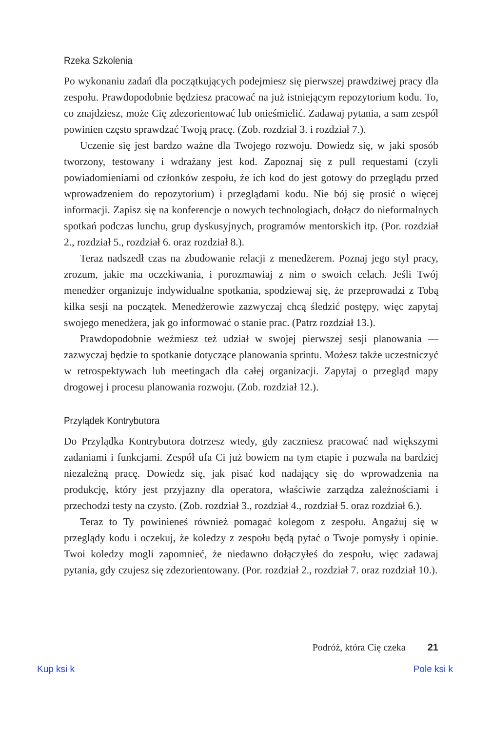Rzeka Szkolenia
Po wykonaniu zadań dla początkujących podejmiesz się pierwszej prawdziwej pracy dla zespołu. Prawdopodobnie będziesz pracować na już istniejącym repozytorium kodu. To, co znajdziesz, może Cię zdezorientować lub onieśmielić. Zadawaj pytania, a sam zespół powinien często sprawdzać Twoją pracę. (Zob. rozdział 3. i rozdział 7.).
Uczenie się jest bardzo ważne dla Twojego rozwoju. Dowiedz się, w jaki sposób tworzony, testowany i wdrażany jest kod. Zapoznaj się z pull requestami (czyli powiadomieniami od członków zespołu, że ich kod do jest gotowy do przeglądu przed wprowadzeniem do repozytorium) i przeglądami kodu. Nie bój się prosić o więcej informacji. Zapisz się na konferencje o nowych technologiach, dołącz do nieformalnych spotkań podczas lunchu, grup dyskusyjnych, programów mentorskich itp. (Por. rozdział 2., rozdział 5., rozdział 6. oraz rozdział 8.).
Teraz nadszedł czas na zbudowanie relacji z menedżerem. Poznaj jego styl pracy, zrozum, jakie ma oczekiwania, i porozmawiaj z nim o swoich celach. Jeśli Twój menedżer organizuje indywidualne spotkania, spodziewaj się, że przeprowadzi z Tobą kilka sesji na początek. Menedżerowie zazwyczaj chcą śledzić postępy, więc zapytaj swojego menedżera, jak go informować o stanie prac. (Patrz rozdział 13.).
Prawdopodobnie weźmiesz też udział w swojej pierwszej sesji planowania — zazwyczaj będzie to spotkanie dotyczące planowania sprintu. Możesz także uczestniczyć w retrospektywach lub meetingach dla całej organizacji. Zapytaj o przegląd mapy drogowej i procesu planowania rozwoju. (Zob. rozdział 12.).
Przylądek Kontrybutora
Do Przylądka Kontrybutora dotrzesz wtedy, gdy zaczniesz pracować nad większymi zadaniami i funkcjami. Zespół ufa Ci już bowiem na tym etapie i pozwala na bardziej niezależną pracę. Dowiedz się, jak pisać kod nadający się do wprowadzenia na produkcję, który jest przyjazny dla operatora, właściwie zarządza zależnościami i przechodzi testy na czysto. (Zob. rozdział 3., rozdział 4., rozdział 5. oraz rozdział 6.).
Teraz to Ty powinieneś również pomagać kolegom z zespołu. Angażuj się w przeglądy kodu i oczekuj, że koledzy z zespołu będą pytać o Twoje pomysły i opinie. Twoi koledzy mogli zapomnieć, że niedawno dołączyłeś do zespołu, więc zadawaj pytania, gdy czujesz się zdezorientowany. (Por. rozdział 2., rozdział 7. oraz rozdział 10.).
Podróż, która Cię czeka 21
Kup ksi k Pole ksi k